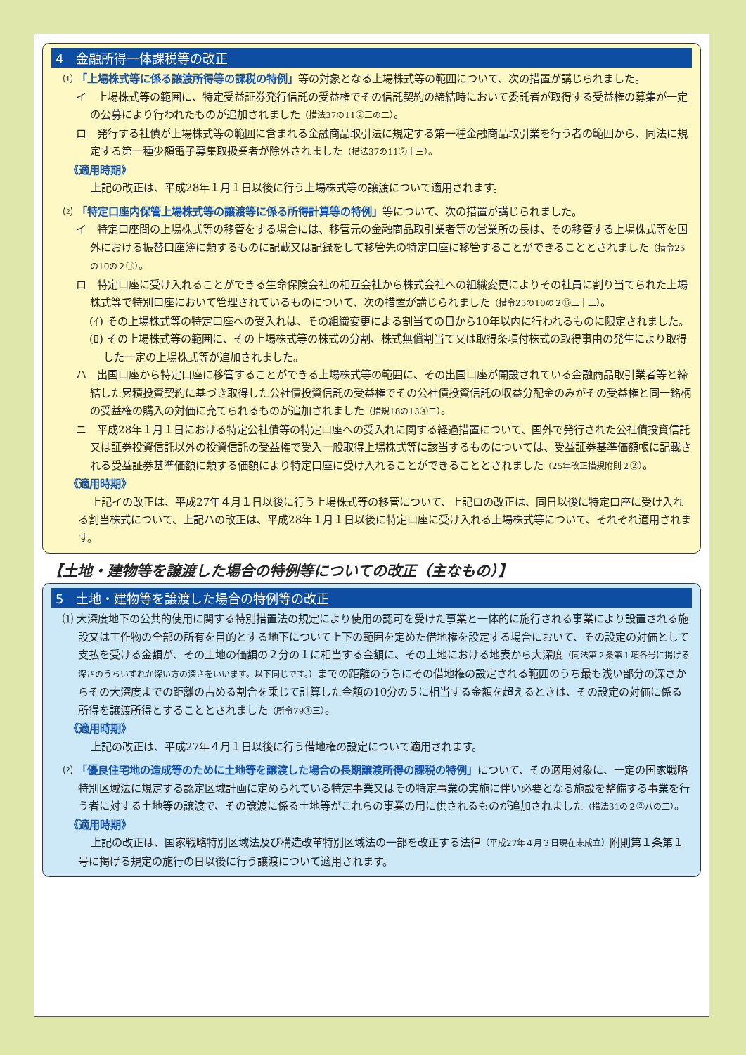4　金融所得一体課税等の改正
⑴ 「上場株式等に係る譲渡所得等の課税の特例」等の対象となる上場株式等の範囲について、次の措置が講じられました。
イ　上場株式等の範囲に、特定受益証券発行信託の受益権でその信託契約の締結時において委託者が取得する受益権の募集が一定の公募により行われたものが追加されました（措法37の11②三の二）。
ロ　発行する社債が上場株式等の範囲に含まれる金融商品取引法に規定する第一種金融商品取引業を行う者の範囲から、同法に規定する第一種少額電子募集取扱業者が除外されました（措法37の11②十三）。
《適用時期》
上記の改正は、平成28年１月１日以後に行う上場株式等の譲渡について適用されます。
⑵ 「特定口座内保管上場株式等の譲渡等に係る所得計算等の特例」等について、次の措置が講じられました。
イ　特定口座間の上場株式等の移管をする場合には、移管元の金融商品取引業者等の営業所の長は、その移管する上場株式等を国外における振替口座簿に類するものに記載又は記録をして移管先の特定口座に移管することができることとされました（措令25の10の２⑪）。
ロ　特定口座に受け入れることができる生命保険会社の相互会社から株式会社への組織変更によりその社員に割り当てられた上場株式等で特別口座において管理されているものについて、次の措置が講じられました（措令25の10の２⑮二十二）。
(ｲ) その上場株式等の特定口座への受入れは、その組織変更による割当ての日から10年以内に行われるものに限定されました。
(ﾛ) その上場株式等の範囲に、その上場株式等の株式の分割、株式無償割当て又は取得条項付株式の取得事由の発生により取得した一定の上場株式等が追加されました。
ハ　出国口座から特定口座に移管することができる上場株式等の範囲に、その出国口座が開設されている金融商品取引業者等と締結した累積投資契約に基づき取得した公社債投資信託の受益権でその公社債投資信託の収益分配金のみがその受益権と同一銘柄の受益権の購入の対価に充てられるものが追加されました（措規18の13④二）。
ニ　平成28年１月１日における特定公社債等の特定口座への受入れに関する経過措置について、国外で発行された公社債投資信託又は証券投資信託以外の投資信託の受益権で受入一般取得上場株式等に該当するものについては、受益証券基準価額帳に記載される受益証券基準価額に類する価額により特定口座に受け入れることができることとされました（25年改正措規附則２②）。
《適用時期》
上記イの改正は、平成27年４月１日以後に行う上場株式等の移管について、上記ロの改正は、同日以後に特定口座に受け入れる割当株式について、上記ハの改正は、平成28年１月１日以後に特定口座に受け入れる上場株式等について、それぞれ適用されます。
【土地・建物等を譲渡した場合の特例等についての改正（主なもの）】
5　土地・建物等を譲渡した場合の特例等の改正
⑴ 大深度地下の公共的使用に関する特別措置法の規定により使用の認可を受けた事業と一体的に施行される事業により設置される施設又は工作物の全部の所有を目的とする地下について上下の範囲を定めた借地権を設定する場合において、その設定の対価として支払を受ける金額が、その土地の価額の２分の１に相当する金額に、その土地における地表から大深度（同法第２条第１項各号に掲げる深さのうちいずれか深い方の深さをいいます。以下同じです。）までの距離のうちにその借地権の設定される範囲のうち最も浅い部分の深さからその大深度までの距離の占める割合を乗じて計算した金額の10分の５に相当する金額を超えるときは、その設定の対価に係る所得を譲渡所得とすることとされました（所令79①三）。
《適用時期》
上記の改正は、平成27年４月１日以後に行う借地権の設定について適用されます。
⑵ 「優良住宅地の造成等のために土地等を譲渡した場合の長期譲渡所得の課税の特例」について、その適用対象に、一定の国家戦略特別区域法に規定する認定区域計画に定められている特定事業又はその特定事業の実施に伴い必要となる施設を整備する事業を行う者に対する土地等の譲渡で、その譲渡に係る土地等がこれらの事業の用に供されるものが追加されました（措法31の２②八の二）。
《適用時期》
上記の改正は、国家戦略特別区域法及び構造改革特別区域法の一部を改正する法律（平成27年４月３日現在未成立）附則第１条第１号に掲げる規定の施行の日以後に行う譲渡について適用されます。